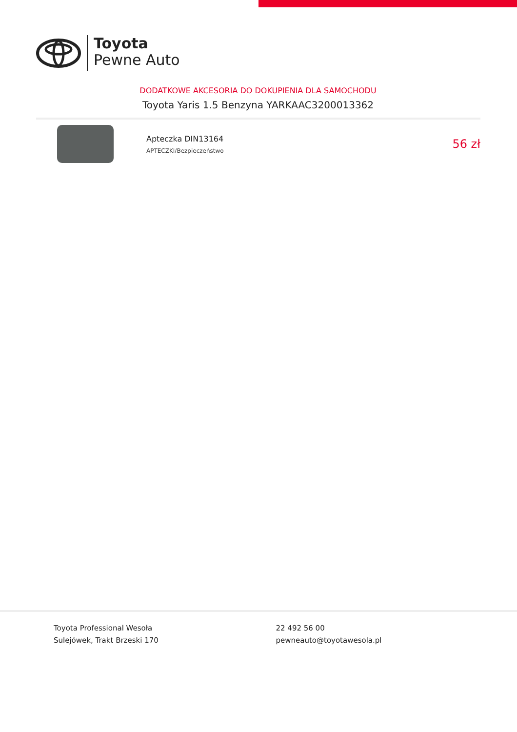Toyota
Pewne Auto
DODATKOWE AKCESORIA DO DOKUPIENIA DLA SAMOCHODU
Toyota Yaris 1.5 Benzyna YARKAAC3200013362
Apteczka DIN13164
APTECZKI/Bezpieczeństwo
56 zł
Toyota Professional Wesoła
Sulejówek, Trakt Brzeski 170
22 492 56 00
pewneauto@toyotawesola.pl